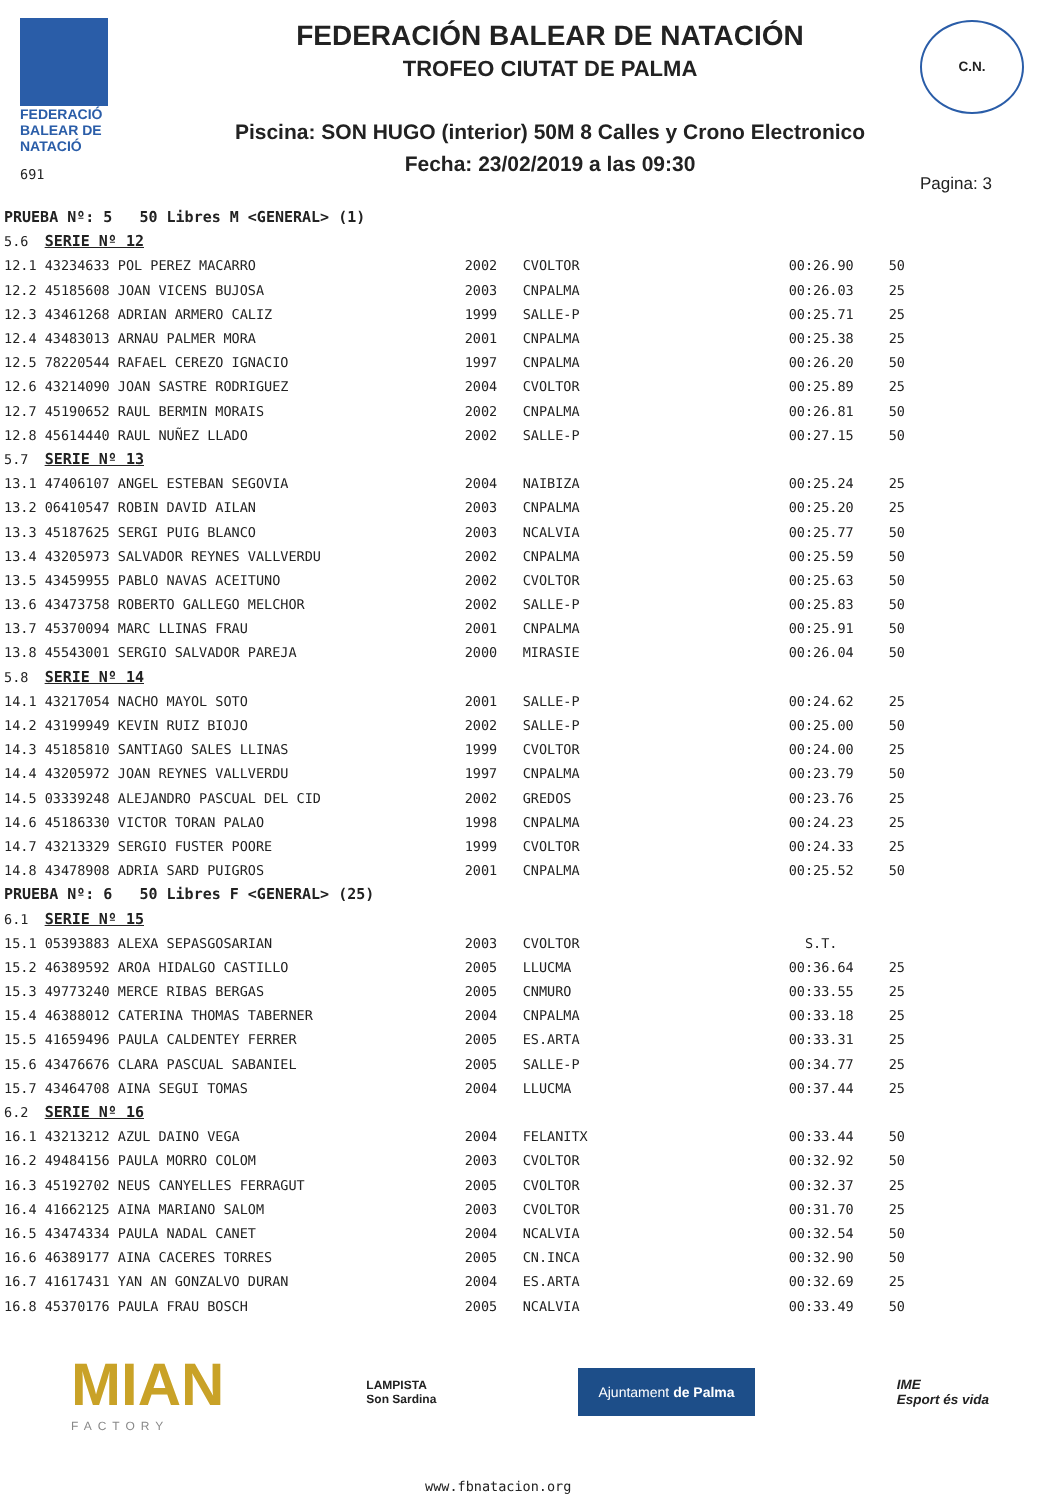FEDERACIÓ
BALEAR DE
NATACIÓ
691
FEDERACIÓN BALEAR DE NATACIÓN
TROFEO CIUTAT DE PALMA
Piscina: SON HUGO (interior) 50M 8 Calles y Crono Electronico
Fecha: 23/02/2019 a las 09:30
C.N.
Pagina: 3
| PRUEBA Nº: 5 50 Libres M <GENERAL> (1) | | | | | |
| 5.6 | SERIE Nº 12 | | | | |
| 12.1 | 43234633 POL PEREZ MACARRO | 2002 | CVOLTOR | 00:26.90 | 50 |
| 12.2 | 45185608 JOAN VICENS BUJOSA | 2003 | CNPALMA | 00:26.03 | 25 |
| 12.3 | 43461268 ADRIAN ARMERO CALIZ | 1999 | SALLE-P | 00:25.71 | 25 |
| 12.4 | 43483013 ARNAU PALMER MORA | 2001 | CNPALMA | 00:25.38 | 25 |
| 12.5 | 78220544 RAFAEL CEREZO IGNACIO | 1997 | CNPALMA | 00:26.20 | 50 |
| 12.6 | 43214090 JOAN SASTRE RODRIGUEZ | 2004 | CVOLTOR | 00:25.89 | 25 |
| 12.7 | 45190652 RAUL BERMIN MORAIS | 2002 | CNPALMA | 00:26.81 | 50 |
| 12.8 | 45614440 RAUL NUÑEZ LLADO | 2002 | SALLE-P | 00:27.15 | 50 |
| 5.7 | SERIE Nº 13 | | | | |
| 13.1 | 47406107 ANGEL ESTEBAN SEGOVIA | 2004 | NAIBIZA | 00:25.24 | 25 |
| 13.2 | 06410547 ROBIN DAVID AILAN | 2003 | CNPALMA | 00:25.20 | 25 |
| 13.3 | 45187625 SERGI PUIG BLANCO | 2003 | NCALVIA | 00:25.77 | 50 |
| 13.4 | 43205973 SALVADOR REYNES VALLVERDU | 2002 | CNPALMA | 00:25.59 | 50 |
| 13.5 | 43459955 PABLO NAVAS ACEITUNO | 2002 | CVOLTOR | 00:25.63 | 50 |
| 13.6 | 43473758 ROBERTO GALLEGO MELCHOR | 2002 | SALLE-P | 00:25.83 | 50 |
| 13.7 | 45370094 MARC LLINAS FRAU | 2001 | CNPALMA | 00:25.91 | 50 |
| 13.8 | 45543001 SERGIO SALVADOR PAREJA | 2000 | MIRASIE | 00:26.04 | 50 |
| 5.8 | SERIE Nº 14 | | | | |
| 14.1 | 43217054 NACHO MAYOL SOTO | 2001 | SALLE-P | 00:24.62 | 25 |
| 14.2 | 43199949 KEVIN RUIZ BIOJO | 2002 | SALLE-P | 00:25.00 | 50 |
| 14.3 | 45185810 SANTIAGO SALES LLINAS | 1999 | CVOLTOR | 00:24.00 | 25 |
| 14.4 | 43205972 JOAN REYNES VALLVERDU | 1997 | CNPALMA | 00:23.79 | 50 |
| 14.5 | 03339248 ALEJANDRO PASCUAL DEL CID | 2002 | GREDOS | 00:23.76 | 25 |
| 14.6 | 45186330 VICTOR TORAN PALAO | 1998 | CNPALMA | 00:24.23 | 25 |
| 14.7 | 43213329 SERGIO FUSTER POORE | 1999 | CVOLTOR | 00:24.33 | 25 |
| 14.8 | 43478908 ADRIA SARD PUIGROS | 2001 | CNPALMA | 00:25.52 | 50 |
| PRUEBA Nº: 6 50 Libres F <GENERAL> (25) | | | | | |
| 6.1 | SERIE Nº 15 | | | | |
| 15.1 | 05393883 ALEXA SEPASGOSARIAN | 2003 | CVOLTOR | S.T. | |
| 15.2 | 46389592 AROA HIDALGO CASTILLO | 2005 | LLUCMA | 00:36.64 | 25 |
| 15.3 | 49773240 MERCE RIBAS BERGAS | 2005 | CNMURO | 00:33.55 | 25 |
| 15.4 | 46388012 CATERINA THOMAS TABERNER | 2004 | CNPALMA | 00:33.18 | 25 |
| 15.5 | 41659496 PAULA CALDENTEY FERRER | 2005 | ES.ARTA | 00:33.31 | 25 |
| 15.6 | 43476676 CLARA PASCUAL SABANIEL | 2005 | SALLE-P | 00:34.77 | 25 |
| 15.7 | 43464708 AINA SEGUI TOMAS | 2004 | LLUCMA | 00:37.44 | 25 |
| 6.2 | SERIE Nº 16 | | | | |
| 16.1 | 43213212 AZUL DAINO VEGA | 2004 | FELANITX | 00:33.44 | 50 |
| 16.2 | 49484156 PAULA MORRO COLOM | 2003 | CVOLTOR | 00:32.92 | 50 |
| 16.3 | 45192702 NEUS CANYELLES FERRAGUT | 2005 | CVOLTOR | 00:32.37 | 25 |
| 16.4 | 41662125 AINA MARIANO SALOM | 2003 | CVOLTOR | 00:31.70 | 25 |
| 16.5 | 43474334 PAULA NADAL CANET | 2004 | NCALVIA | 00:32.54 | 50 |
| 16.6 | 46389177 AINA CACERES TORRES | 2005 | CN.INCA | 00:32.90 | 50 |
| 16.7 | 41617431 YAN AN GONZALVO DURAN | 2004 | ES.ARTA | 00:32.69 | 25 |
| 16.8 | 45370176 PAULA FRAU BOSCH | 2005 | NCALVIA | 00:33.49 | 50 |
MIAN
FACTORY
LAMPISTA
Son Sardina
Ajuntament de Palma
IME
Esport és vida
www.fbnatacion.org